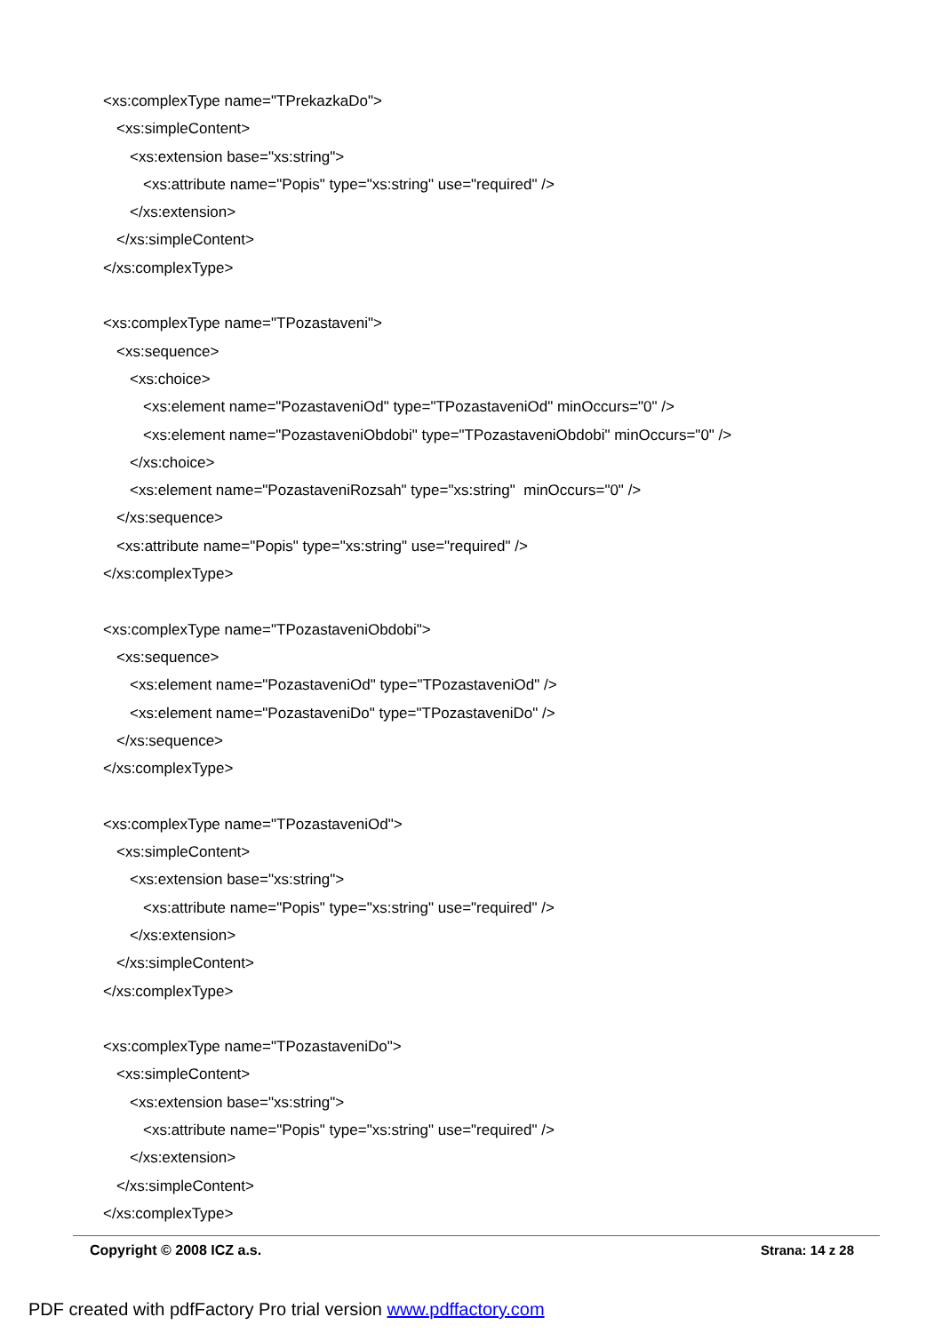<xs:complexType name="TPrekazkaDo">
<xs:simpleContent>
<xs:extension base="xs:string">
<xs:attribute name="Popis" type="xs:string" use="required" />
</xs:extension>
</xs:simpleContent>
</xs:complexType>
<xs:complexType name="TPozastaveni">
<xs:sequence>
<xs:choice>
<xs:element name="PozastaveniOd" type="TPozastaveniOd" minOccurs="0" />
<xs:element name="PozastaveniObdobi" type="TPozastaveniObdobi" minOccurs="0" />
</xs:choice>
<xs:element name="PozastaveniRozsah" type="xs:string" minOccurs="0" />
</xs:sequence>
<xs:attribute name="Popis" type="xs:string" use="required" />
</xs:complexType>
<xs:complexType name="TPozastaveniObdobi">
<xs:sequence>
<xs:element name="PozastaveniOd" type="TPozastaveniOd" />
<xs:element name="PozastaveniDo" type="TPozastaveniDo" />
</xs:sequence>
</xs:complexType>
<xs:complexType name="TPozastaveniOd">
<xs:simpleContent>
<xs:extension base="xs:string">
<xs:attribute name="Popis" type="xs:string" use="required" />
</xs:extension>
</xs:simpleContent>
</xs:complexType>
<xs:complexType name="TPozastaveniDo">
<xs:simpleContent>
<xs:extension base="xs:string">
<xs:attribute name="Popis" type="xs:string" use="required" />
</xs:extension>
</xs:simpleContent>
</xs:complexType>
Copyright © 2008 ICZ a.s. Strana: 14 z 28
PDF created with pdfFactory Pro trial version www.pdffactory.com